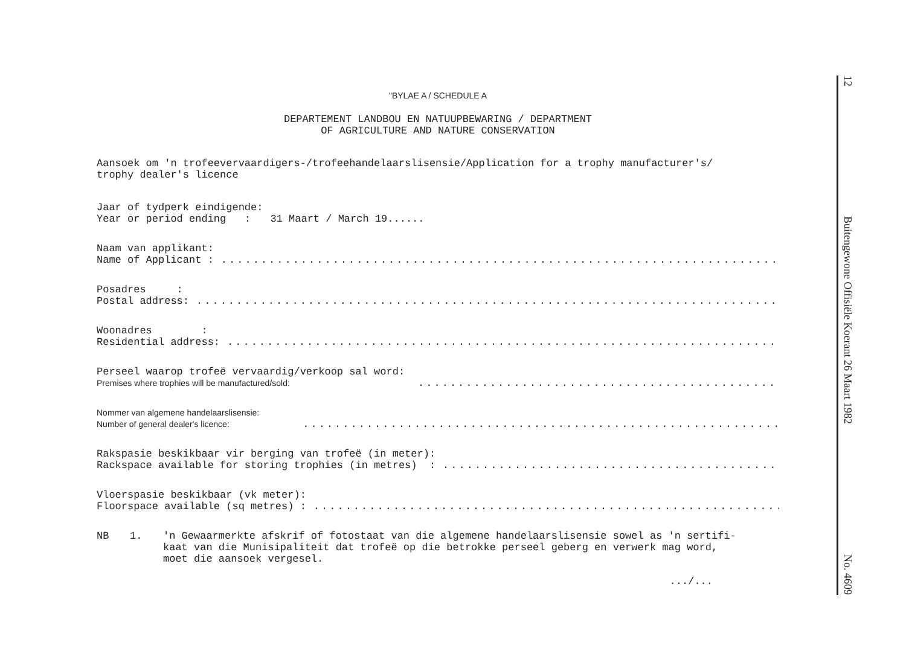"BYLAE A / SCHEDULE A
DEPARTEMENT LANDBOU EN NATUUPBEWARING / DEPARTMENT
OF AGRICULTURE AND NATURE CONSERVATION
Aansoek om 'n trofeevervaardigers-/trofeehandelaarslisensie/Application for a trophy manufacturer's/
trophy dealer's licence
Jaar of tydperk eindigende:
Year or period ending : 31 Maart / March 19......
Naam van applikant:
Name of Applicant :..............................................................................
Posadres :
Postal address:..............................................................................
Woonadres :
Residential address:..............................................................................
Perseel waarop trofeë vervaardig/verkoop sal word:
Premises where trophies will be manufactured/sold:..............................................................................
Nommer van algemene handelaarslisensie:
Number of general dealer's licence:..............................................................................
Rakspasie beskikbaar vir berging van trofeë (in meter):
Rackspace available for storing trophies (in metres) :..............................................................................
Vloerspasie beskikbaar (vk meter):
Floorspace available (sq metres) :..............................................................................
NB 1. 'n Gewaarmerkte afskrif of fotostaat van die algemene handelaarslisensie sowel as 'n sertifi-
kaat van die Munisipaliteit dat trofeë op die betrokke perseel geberg en verwerk mag word,
moet die aansoek vergesel.
.../...
12
Buitengewone Offisiële Koerant 26 Maart 1982
No. 4609